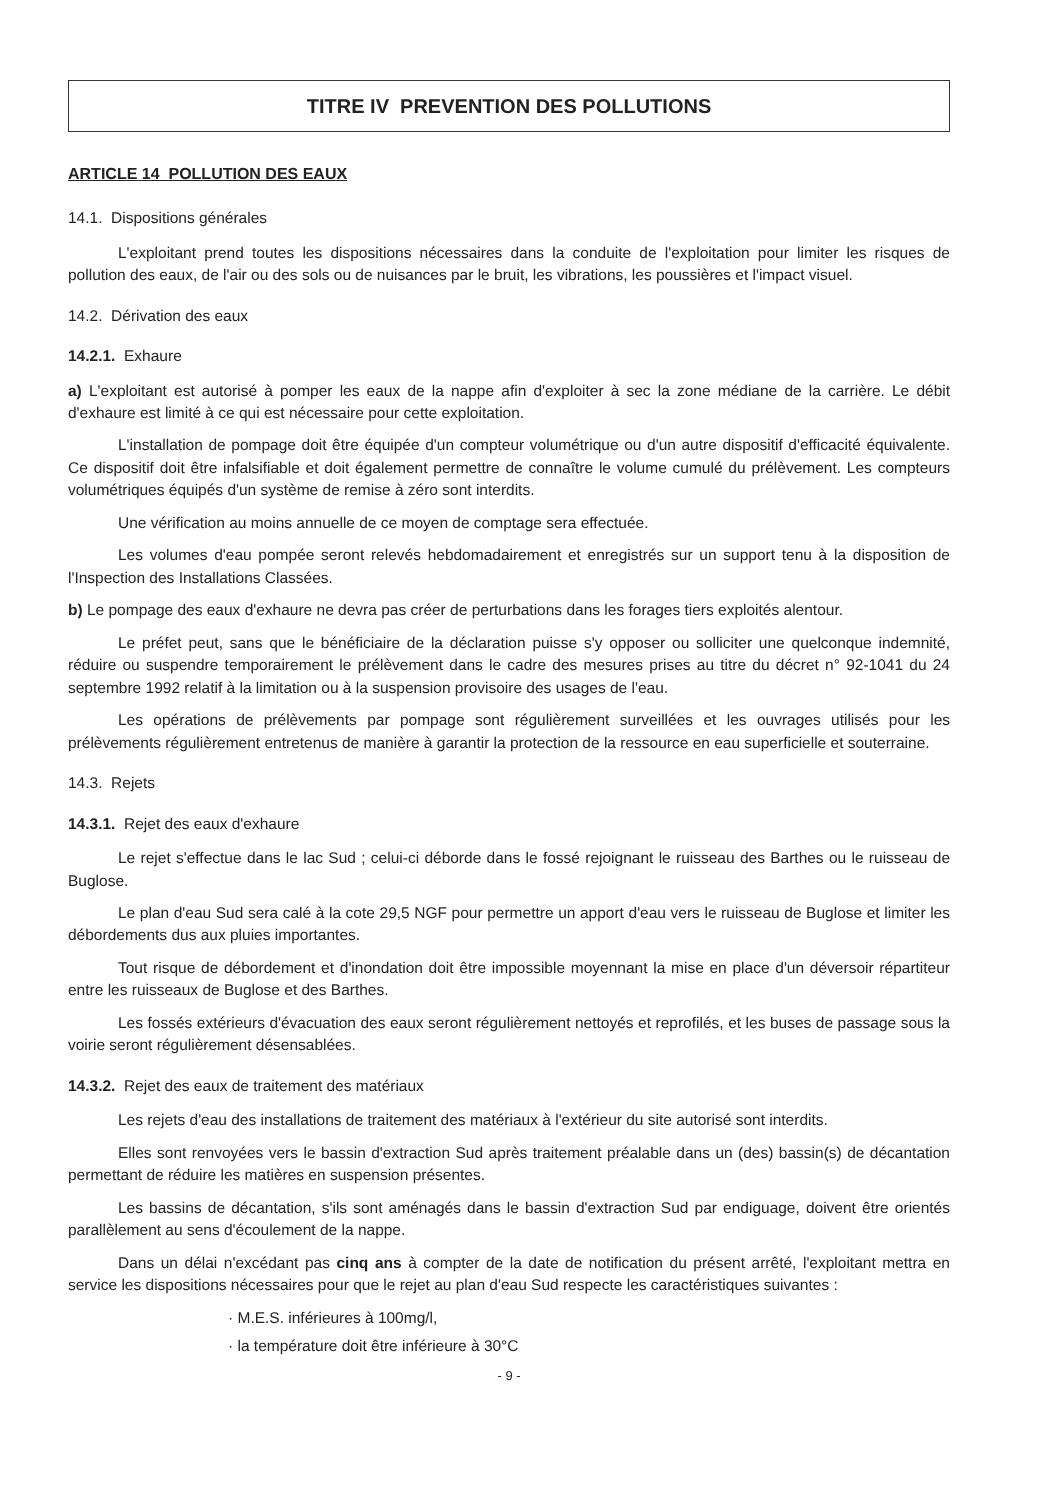TITRE IV PREVENTION DES POLLUTIONS
ARTICLE 14 POLLUTION DES EAUX
14.1. Dispositions générales
L'exploitant prend toutes les dispositions nécessaires dans la conduite de l'exploitation pour limiter les risques de pollution des eaux, de l'air ou des sols ou de nuisances par le bruit, les vibrations, les poussières et l'impact visuel.
14.2. Dérivation des eaux
14.2.1. Exhaure
a) L'exploitant est autorisé à pomper les eaux de la nappe afin d'exploiter à sec la zone médiane de la carrière. Le débit d'exhaure est limité à ce qui est nécessaire pour cette exploitation.
L'installation de pompage doit être équipée d'un compteur volumétrique ou d'un autre dispositif d'efficacité équivalente. Ce dispositif doit être infalsifiable et doit également permettre de connaître le volume cumulé du prélèvement. Les compteurs volumétriques équipés d'un système de remise à zéro sont interdits.
Une vérification au moins annuelle de ce moyen de comptage sera effectuée.
Les volumes d'eau pompée seront relevés hebdomadairement et enregistrés sur un support tenu à la disposition de l'Inspection des Installations Classées.
b) Le pompage des eaux d'exhaure ne devra pas créer de perturbations dans les forages tiers exploités alentour.
Le préfet peut, sans que le bénéficiaire de la déclaration puisse s'y opposer ou solliciter une quelconque indemnité, réduire ou suspendre temporairement le prélèvement dans le cadre des mesures prises au titre du décret n° 92-1041 du 24 septembre 1992 relatif à la limitation ou à la suspension provisoire des usages de l'eau.
Les opérations de prélèvements par pompage sont régulièrement surveillées et les ouvrages utilisés pour les prélèvements régulièrement entretenus de manière à garantir la protection de la ressource en eau superficielle et souterraine.
14.3. Rejets
14.3.1. Rejet des eaux d'exhaure
Le rejet s'effectue dans le lac Sud ; celui-ci déborde dans le fossé rejoignant le ruisseau des Barthes ou le ruisseau de Buglose.
Le plan d'eau Sud sera calé à la cote 29,5 NGF pour permettre un apport d'eau vers le ruisseau de Buglose et limiter les débordements dus aux pluies importantes.
Tout risque de débordement et d'inondation doit être impossible moyennant la mise en place d'un déversoir répartiteur entre les ruisseaux de Buglose et des Barthes.
Les fossés extérieurs d'évacuation des eaux seront régulièrement nettoyés et reprofilés, et les buses de passage sous la voirie seront régulièrement désensablées.
14.3.2. Rejet des eaux de traitement des matériaux
Les rejets d'eau des installations de traitement des matériaux à l'extérieur du site autorisé sont interdits.
Elles sont renvoyées vers le bassin d'extraction Sud après traitement préalable dans un (des) bassin(s) de décantation permettant de réduire les matières en suspension présentes.
Les bassins de décantation, s'ils sont aménagés dans le bassin d'extraction Sud par endiguage, doivent être orientés parallèlement au sens d'écoulement de la nappe.
Dans un délai n'excédant pas cinq ans à compter de la date de notification du présent arrêté, l'exploitant mettra en service les dispositions nécessaires pour que le rejet au plan d'eau Sud respecte les caractéristiques suivantes :
· M.E.S. inférieures à 100mg/l,
· la température doit être inférieure à 30°C
- 9 -